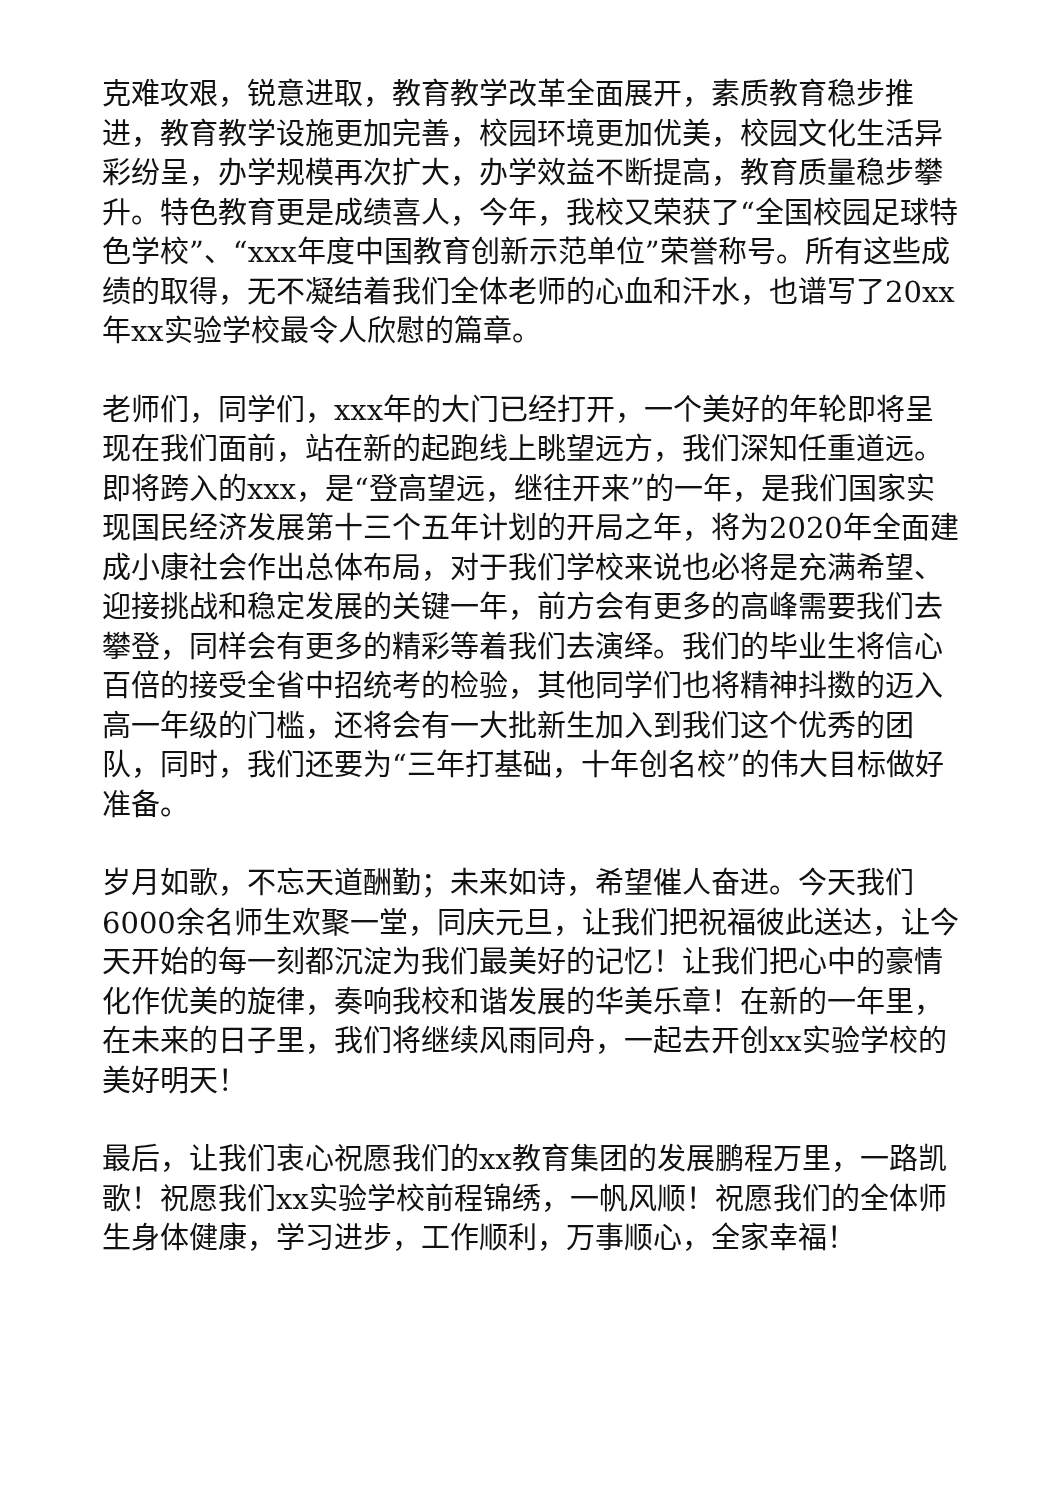克难攻艰，锐意进取，教育教学改革全面展开，素质教育稳步推进，教育教学设施更加完善，校园环境更加优美，校园文化生活异彩纷呈，办学规模再次扩大，办学效益不断提高，教育质量稳步攀升。特色教育更是成绩喜人，今年，我校又荣获了“全国校园足球特色学校”、“xxx年度中国教育创新示范单位”荣誉称号。所有这些成绩的取得，无不凝结着我们全体老师的心血和汗水，也谱写了20xx年xx实验学校最令人欣慰的篇章。
老师们，同学们，xxx年的大门已经打开，一个美好的年轮即将呈现在我们面前，站在新的起跑线上眺望远方，我们深知任重道远。即将跨入的xxx，是“登高望远，继往开来”的一年，是我们国家实现国民经济发展第十三个五年计划的开局之年，将为2020年全面建成小康社会作出总体布局，对于我们学校来说也必将是充满希望、迎接挑战和稳定发展的关键一年，前方会有更多的高峰需要我们去攀登，同样会有更多的精彩等着我们去演绎。我们的毕业生将信心百倍的接受全省中招统考的检验，其他同学们也将精神抖擞的迈入高一年级的门槛，还将会有一大批新生加入到我们这个优秀的团队，同时，我们还要为“三年打基础，十年创名校”的伟大目标做好准备。
岁月如歌，不忘天道酬勤；未来如诗，希望催人奋进。今天我们6000余名师生欢聚一堂，同庆元旦，让我们把祝福彼此送达，让今天开始的每一刻都沉淀为我们最美好的记忆！让我们把心中的豪情化作优美的旋律，奏响我校和谐发展的华美乐章！在新的一年里，在未来的日子里，我们将继续风雨同舟，一起去开创xx实验学校的美好明天！
最后，让我们衷心祝愿我们的xx教育集团的发展鹏程万里，一路凯歌！祝愿我们xx实验学校前程锦绣，一帆风顺！祝愿我们的全体师生身体健康，学习进步，工作顺利，万事顺心，全家幸福！